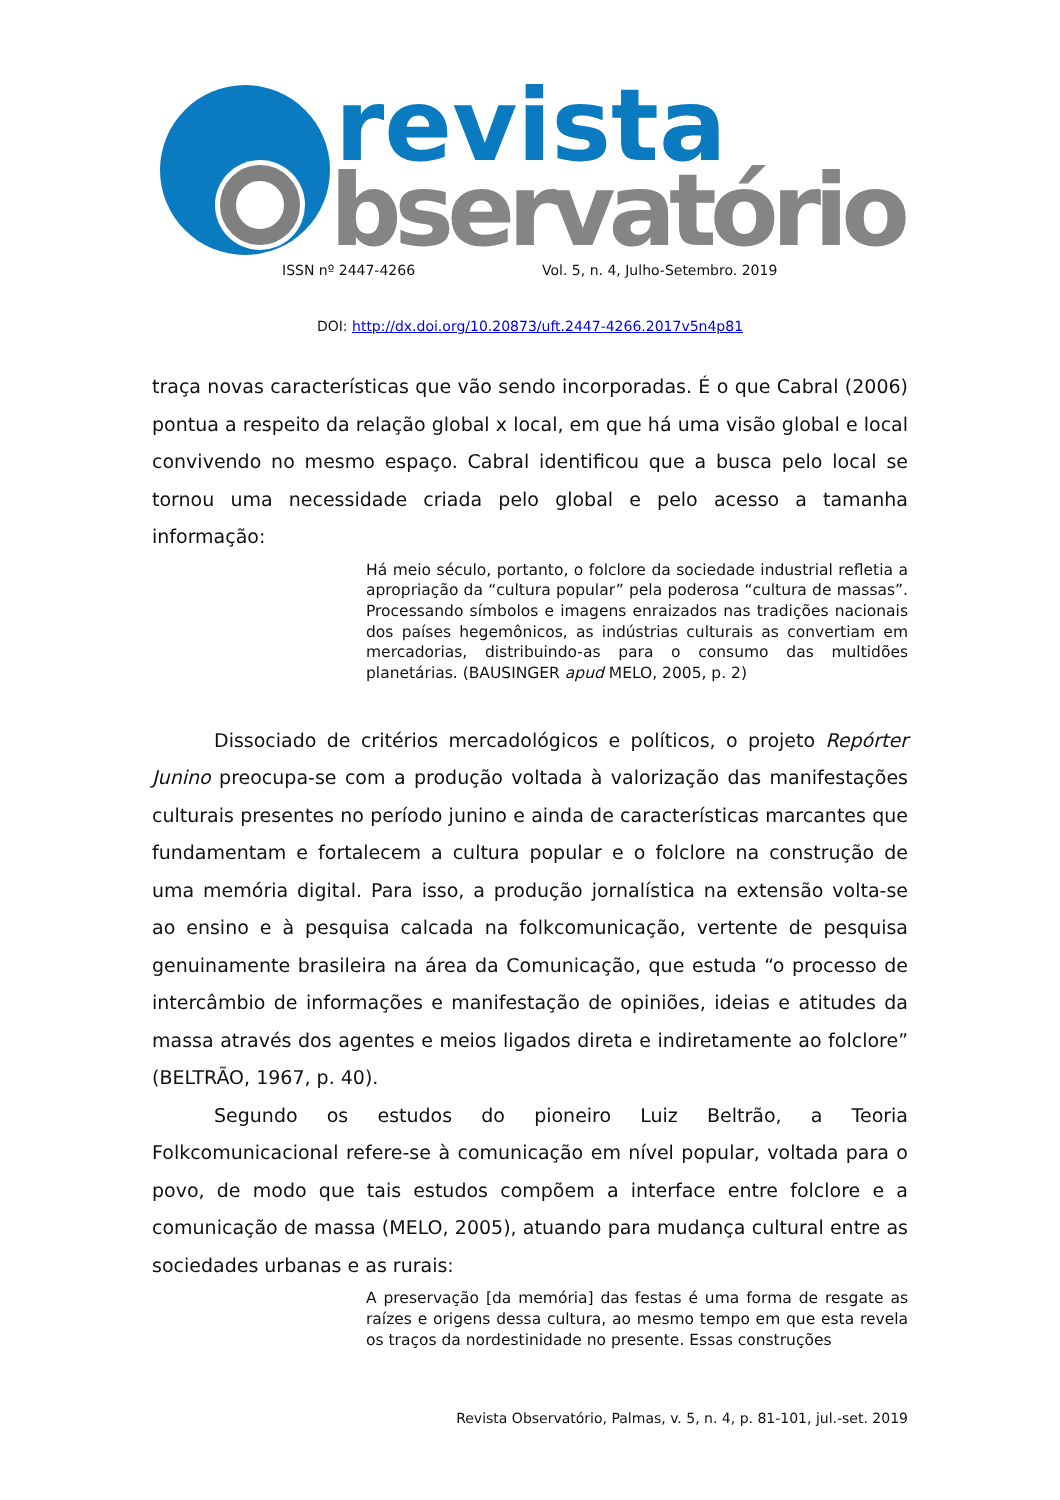revista
bservatório
ISSN nº 2447-4266 Vol. 5, n. 4, Julho-Setembro. 2019
DOI: http://dx.doi.org/10.20873/uft.2447-4266.2017v5n4p81
traça novas características que vão sendo incorporadas. É o que Cabral (2006) pontua a respeito da relação global x local, em que há uma visão global e local convivendo no mesmo espaço. Cabral identificou que a busca pelo local se tornou uma necessidade criada pelo global e pelo acesso a tamanha informação:
Há meio século, portanto, o folclore da sociedade industrial refletia a apropriação da “cultura popular” pela poderosa “cultura de massas”. Processando símbolos e imagens enraizados nas tradições nacionais dos países hegemônicos, as indústrias culturais as convertiam em mercadorias, distribuindo-as para o consumo das multidões planetárias. (BAUSINGER apud MELO, 2005, p. 2)
Dissociado de critérios mercadológicos e políticos, o projeto Repórter Junino preocupa-se com a produção voltada à valorização das manifestações culturais presentes no período junino e ainda de características marcantes que fundamentam e fortalecem a cultura popular e o folclore na construção de uma memória digital. Para isso, a produção jornalística na extensão volta-se ao ensino e à pesquisa calcada na folkcomunicação, vertente de pesquisa genuinamente brasileira na área da Comunicação, que estuda “o processo de intercâmbio de informações e manifestação de opiniões, ideias e atitudes da massa através dos agentes e meios ligados direta e indiretamente ao folclore” (BELTRÃO, 1967, p. 40).
Segundo os estudos do pioneiro Luiz Beltrão, a Teoria Folkcomunicacional refere-se à comunicação em nível popular, voltada para o povo, de modo que tais estudos compõem a interface entre folclore e a comunicação de massa (MELO, 2005), atuando para mudança cultural entre as sociedades urbanas e as rurais:
A preservação [da memória] das festas é uma forma de resgate as raízes e origens dessa cultura, ao mesmo tempo em que esta revela os traços da nordestinidade no presente. Essas construções
Revista Observatório, Palmas, v. 5, n. 4, p. 81-101, jul.-set. 2019